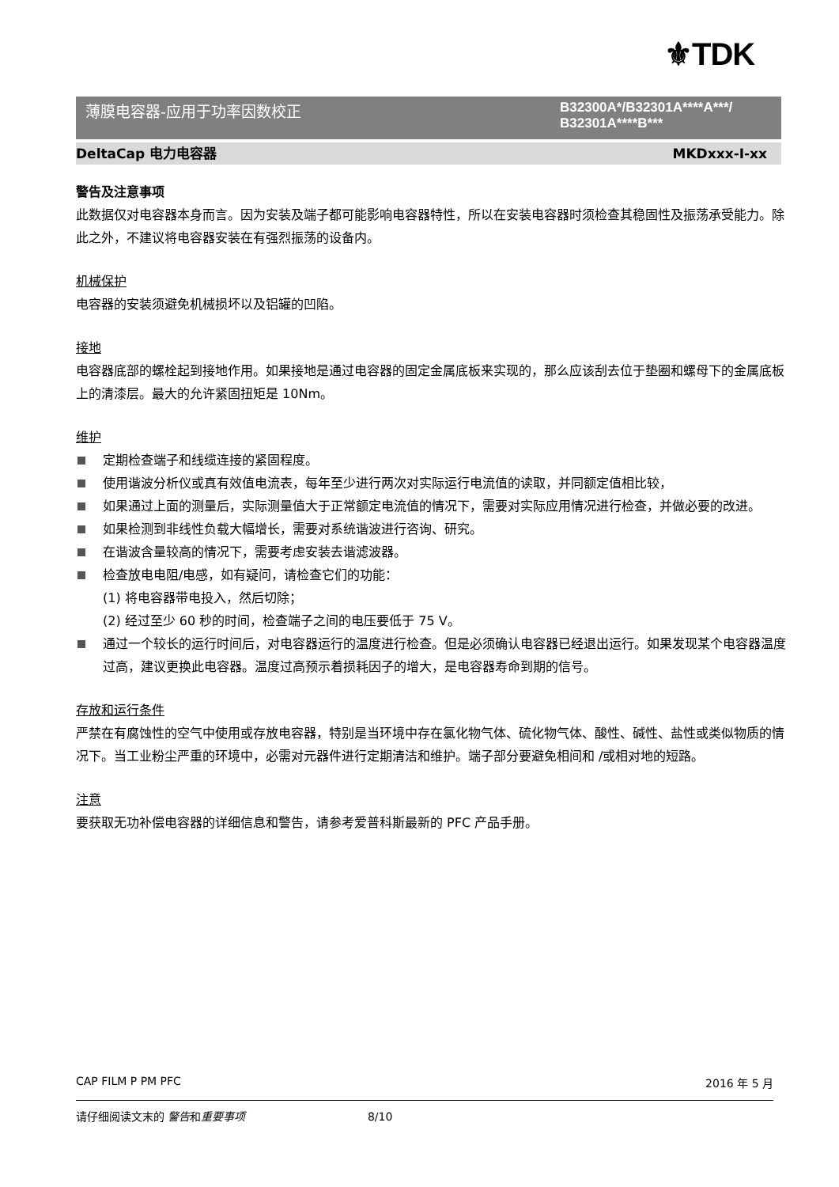⚜TDK
薄膜电容器-应用于功率因数校正 B32300A*/B32301A****A***/
B32301A****B***
DeltaCap 电力电容器 MKDxxx-I-xx
警告及注意事项
此数据仅对电容器本身而言。因为安装及端子都可能影响电容器特性，所以在安装电容器时须检查其稳固性及振荡承受能力。除此之外，不建议将电容器安装在有强烈振荡的设备内。
机械保护
电容器的安装须避免机械损坏以及铝罐的凹陷。
接地
电容器底部的螺栓起到接地作用。如果接地是通过电容器的固定金属底板来实现的，那么应该刮去位于垫圈和螺母下的金属底板上的清漆层。最大的允许紧固扭矩是 10Nm。
维护
定期检查端子和线缆连接的紧固程度。
使用谐波分析仪或真有效值电流表，每年至少进行两次对实际运行电流值的读取，并同额定值相比较，
如果通过上面的测量后，实际测量值大于正常额定电流值的情况下，需要对实际应用情况进行检查，并做必要的改进。
如果检测到非线性负载大幅增长，需要对系统谐波进行咨询、研究。
在谐波含量较高的情况下，需要考虑安装去谐滤波器。
检查放电电阻/电感，如有疑问，请检查它们的功能：
(1) 将电容器带电投入，然后切除；
(2) 经过至少 60 秒的时间，检查端子之间的电压要低于 75 V。
通过一个较长的运行时间后，对电容器运行的温度进行检查。但是必须确认电容器已经退出运行。如果发现某个电容器温度过高，建议更换此电容器。温度过高预示着损耗因子的增大，是电容器寿命到期的信号。
存放和运行条件
严禁在有腐蚀性的空气中使用或存放电容器，特别是当环境中存在氯化物气体、硫化物气体、酸性、碱性、盐性或类似物质的情况下。当工业粉尘严重的环境中，必需对元器件进行定期清洁和维护。端子部分要避免相间和 /或相对地的短路。
注意
要获取无功补偿电容器的详细信息和警告，请参考爱普科斯最新的 PFC 产品手册。
CAP FILM P PM PFC 2016 年 5 月
请仔细阅读文末的 警告和重要事项 8/10